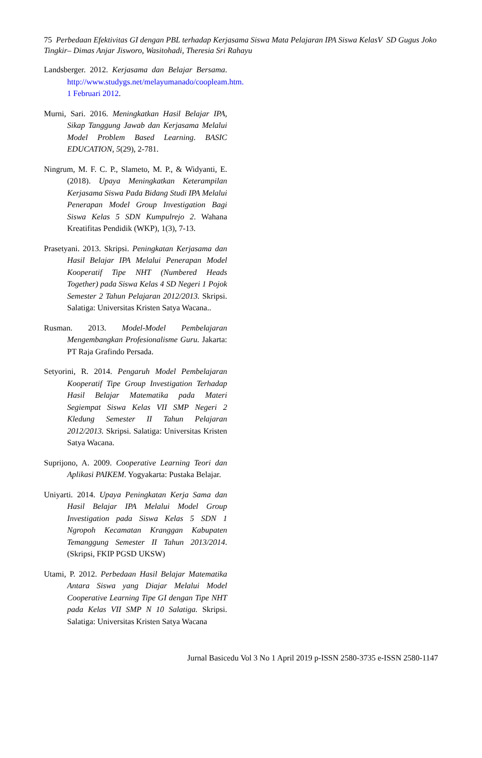75 Perbedaan Efektivitas GI dengan PBL terhadap Kerjasama Siswa Mata Pelajaran IPA Siswa KelasV SD Gugus Joko Tingkir– Dimas Anjar Jisworo, Wasitohadi, Theresia Sri Rahayu
Landsberger. 2012. Kerjasama dan Belajar Bersama. http://www.studygs.net/melayumanado/coopleam.htm. 1 Februari 2012.
Murni, Sari. 2016. Meningkatkan Hasil Belajar IPA, Sikap Tanggung Jawab dan Kerjasama Melalui Model Problem Based Learning. BASIC EDUCATION, 5(29), 2-781.
Ningrum, M. F. C. P., Slameto, M. P., & Widyanti, E. (2018). Upaya Meningkatkan Keterampilan Kerjasama Siswa Pada Bidang Studi IPA Melalui Penerapan Model Group Investigation Bagi Siswa Kelas 5 SDN Kumpulrejo 2. Wahana Kreatifitas Pendidik (WKP), 1(3), 7-13.
Prasetyani. 2013. Skripsi. Peningkatan Kerjasama dan Hasil Belajar IPA Melalui Penerapan Model Kooperatif Tipe NHT (Numbered Heads Together) pada Siswa Kelas 4 SD Negeri 1 Pojok Semester 2 Tahun Pelajaran 2012/2013. Skripsi. Salatiga: Universitas Kristen Satya Wacana..
Rusman. 2013. Model-Model Pembelajaran Mengembangkan Profesionalisme Guru. Jakarta: PT Raja Grafindo Persada.
Setyorini, R. 2014. Pengaruh Model Pembelajaran Kooperatif Tipe Group Investigation Terhadap Hasil Belajar Matematika pada Materi Segiempat Siswa Kelas VII SMP Negeri 2 Kledung Semester II Tahun Pelajaran 2012/2013. Skripsi. Salatiga: Universitas Kristen Satya Wacana.
Suprijono, A. 2009. Cooperative Learning Teori dan Aplikasi PAIKEM. Yogyakarta: Pustaka Belajar.
Uniyarti. 2014. Upaya Peningkatan Kerja Sama dan Hasil Belajar IPA Melalui Model Group Investigation pada Siswa Kelas 5 SDN 1 Ngropoh Kecamatan Kranggan Kabupaten Temanggung Semester II Tahun 2013/2014. (Skripsi, FKIP PGSD UKSW)
Utami, P. 2012. Perbedaan Hasil Belajar Matematika Antara Siswa yang Diajar Melalui Model Cooperative Learning Tipe GI dengan Tipe NHT pada Kelas VII SMP N 10 Salatiga. Skripsi. Salatiga: Universitas Kristen Satya Wacana
Jurnal Basicedu Vol 3 No 1 April 2019 p-ISSN 2580-3735 e-ISSN 2580-1147